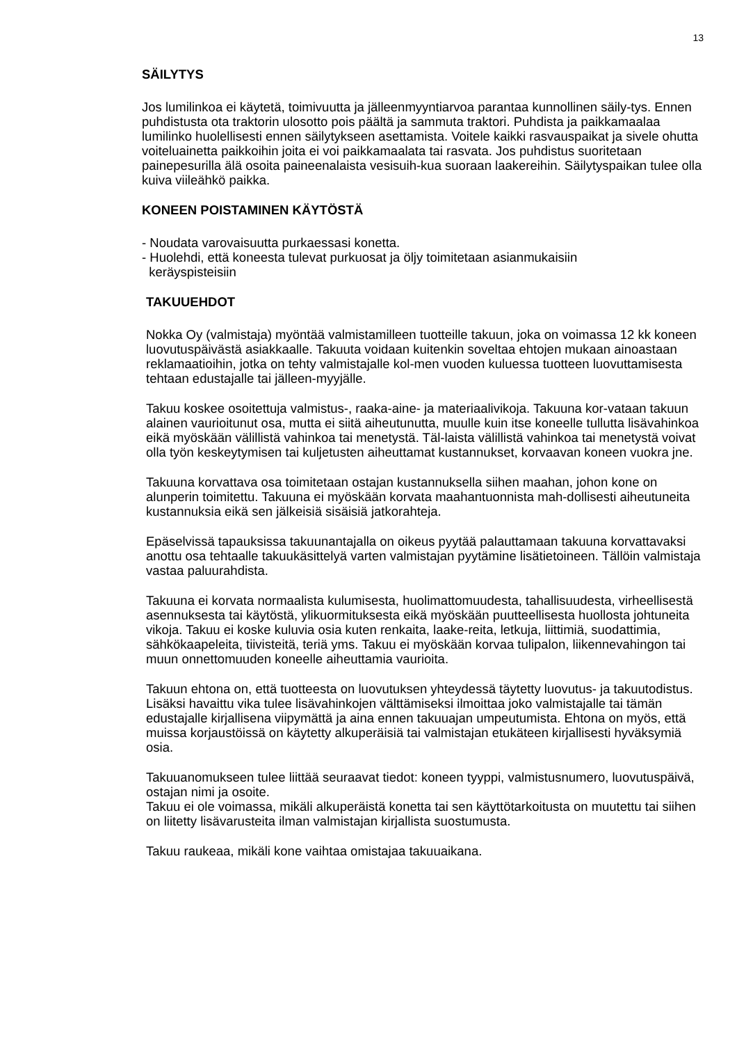13
SÄILYTYS
Jos lumilinkoa ei käytetä, toimivuutta ja jälleenmyyntiarvoa parantaa kunnollinen säily-tys. Ennen puhdistusta ota traktorin ulosotto pois päältä ja sammuta traktori. Puhdista ja paikkamaalaa lumilinko huolellisesti ennen säilytykseen asettamista. Voitele kaikki rasvauspaikat ja sivele ohutta voiteluainetta paikkoihin joita ei voi paikkamaalata tai rasvata. Jos puhdistus suoritetaan painepesurilla älä osoita paineenalaista vesisuih-kua suoraan laakereihin. Säilytyspaikan tulee olla kuiva viileähkö paikka.
KONEEN POISTAMINEN KÄYTÖSTÄ
- Noudata varovaisuutta purkaessasi konetta.
- Huolehdi, että koneesta tulevat purkuosat ja öljy toimitetaan asianmukaisiin
keräyspisteisiin
TAKUUEHDOT
Nokka Oy (valmistaja) myöntää valmistamilleen tuotteille takuun, joka on voimassa 12 kk koneen luovutuspäivästä asiakkaalle. Takuuta voidaan kuitenkin soveltaa ehtojen mukaan ainoastaan reklamaatioihin, jotka on tehty valmistajalle kol-men vuoden kuluessa tuotteen luovuttamisesta tehtaan edustajalle tai jälleen-myyjälle.
Takuu koskee osoitettuja valmistus-, raaka-aine- ja materiaalivikoja. Takuuna kor-vataan takuun alainen vaurioitunut osa, mutta ei siitä aiheutunutta, muulle kuin itse koneelle tullutta lisävahinkoa eikä myöskään välillistä vahinkoa tai menetystä. Täl-laista välillistä vahinkoa tai menetystä voivat olla työn keskeytymisen tai kuljetusten aiheuttamat kustannukset, korvaavan koneen vuokra jne.
Takuuna korvattava osa toimitetaan ostajan kustannuksella siihen maahan, johon kone on alunperin toimitettu. Takuuna ei myöskään korvata maahantuonnista mah-dollisesti aiheutuneita kustannuksia eikä sen jälkeisiä sisäisiä jatkorahteja.
Epäselvissä tapauksissa takuunantajalla on oikeus pyytää palauttamaan takuuna korvattavaksi anottu osa tehtaalle takuukäsittelyä varten valmistajan pyytämine lisätietoineen. Tällöin valmistaja vastaa paluurahdista.
Takuuna ei korvata normaalista kulumisesta, huolimattomuudesta, tahallisuudesta, virheellisestä asennuksesta tai käytöstä, ylikuormituksesta eikä myöskään puutteellisesta huollosta johtuneita vikoja. Takuu ei koske kuluvia osia kuten renkaita, laake-reita, letkuja, liittimiä, suodattimia, sähkökaapeleita, tiivisteitä, teriä yms. Takuu ei myöskään korvaa tulipalon, liikennevahingon tai muun onnettomuuden koneelle aiheuttamia vaurioita.
Takuun ehtona on, että tuotteesta on luovutuksen yhteydessä täytetty luovutus- ja takuutodistus. Lisäksi havaittu vika tulee lisävahinkojen välttämiseksi ilmoittaa joko valmistajalle tai tämän edustajalle kirjallisena viipymättä ja aina ennen takuuajan umpeutumista. Ehtona on myös, että muissa korjaustöissä on käytetty alkuperäisiä tai valmistajan etukäteen kirjallisesti hyväksymiä osia.
Takuuanomukseen tulee liittää seuraavat tiedot: koneen tyyppi, valmistusnumero, luovutuspäivä, ostajan nimi ja osoite.
Takuu ei ole voimassa, mikäli alkuperäistä konetta tai sen käyttötarkoitusta on muutettu tai siihen on liitetty lisävarusteita ilman valmistajan kirjallista suostumusta.
Takuu raukeaa, mikäli kone vaihtaa omistajaa takuuaikana.